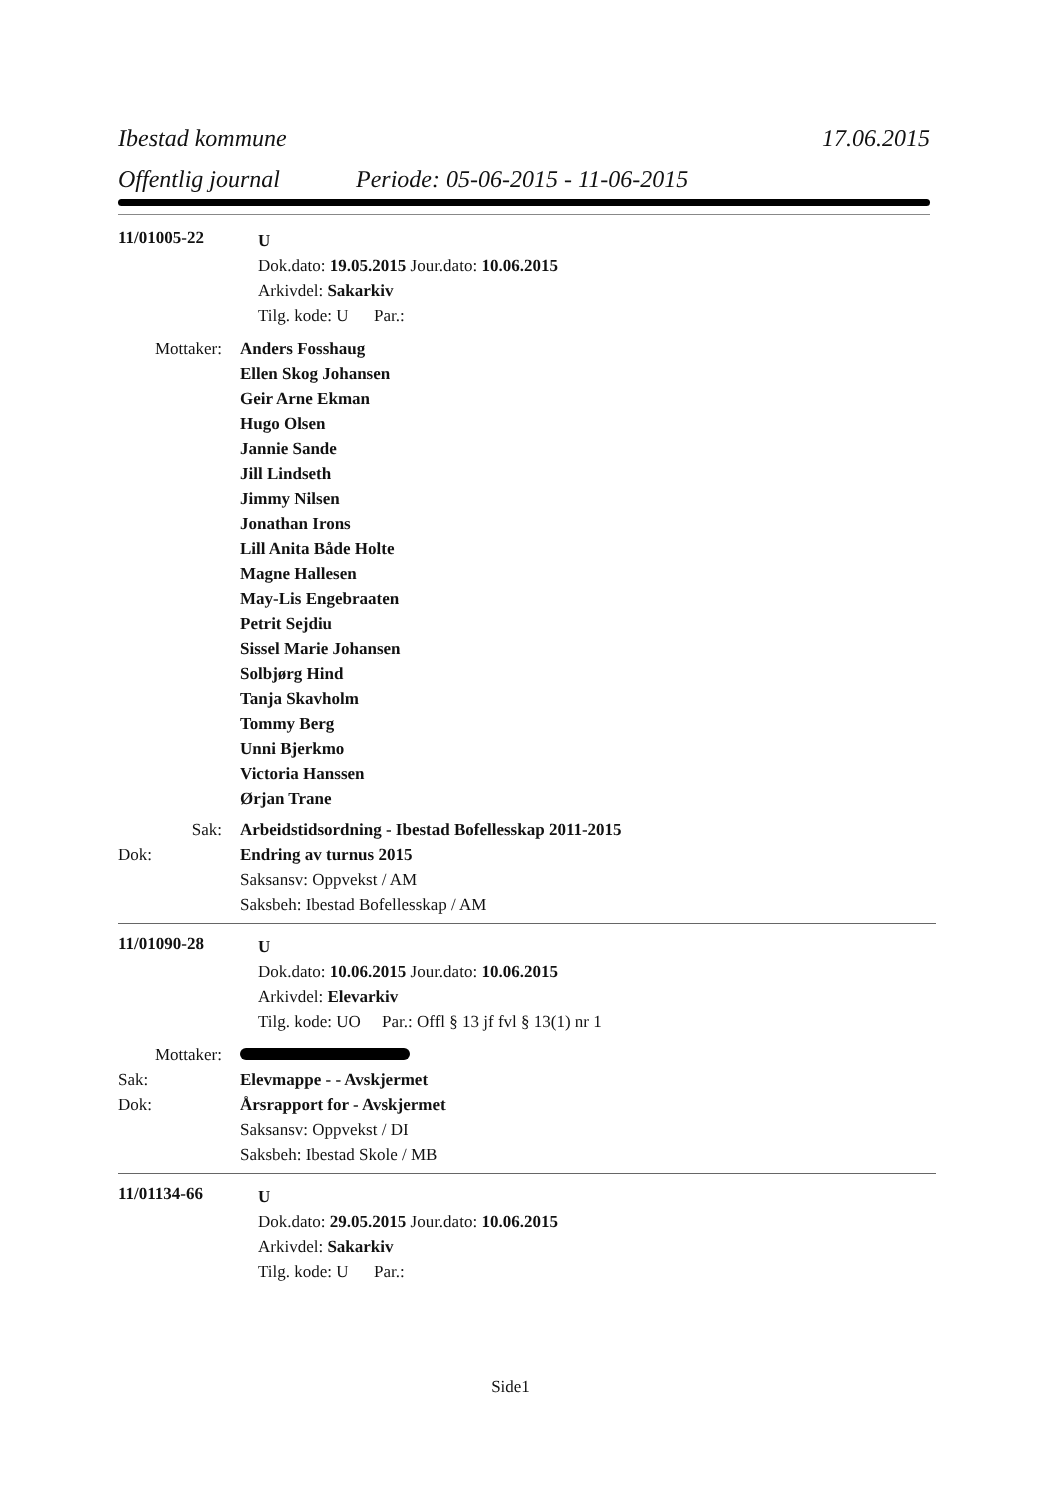Ibestad kommune 17.06.2015
Offentlig journal Periode: 05-06-2015 - 11-06-2015
11/01005-22
U
Dok.dato: 19.05.2015 Jour.dato: 10.06.2015
Arkivdel: Sakarkiv
Tilg. kode: U Par.:
Mottaker:
Anders Fosshaug
Ellen Skog Johansen
Geir Arne Ekman
Hugo Olsen
Jannie Sande
Jill Lindseth
Jimmy Nilsen
Jonathan Irons
Lill Anita Både Holte
Magne Hallesen
May-Lis Engebraaten
Petrit Sejdiu
Sissel Marie Johansen
Solbjørg Hind
Tanja Skavholm
Tommy Berg
Unni Bjerkmo
Victoria Hanssen
Ørjan Trane
Sak:
Arbeidstidsordning - Ibestad Bofellesskap 2011-2015
Dok:
Endring av turnus 2015
Saksansv: Oppvekst / AM
Saksbeh: Ibestad Bofellesskap / AM
11/01090-28
U
Dok.dato: 10.06.2015 Jour.dato: 10.06.2015
Arkivdel: Elevarkiv
Tilg. kode: UO Par.: Offl § 13 jf fvl § 13(1) nr 1
Mottaker:
Sak:
Elevmappe - - Avskjermet
Dok:
Årsrapport for - Avskjermet
Saksansv: Oppvekst / DI
Saksbeh: Ibestad Skole / MB
11/01134-66
U
Dok.dato: 29.05.2015 Jour.dato: 10.06.2015
Arkivdel: Sakarkiv
Tilg. kode: U Par.:
Side1